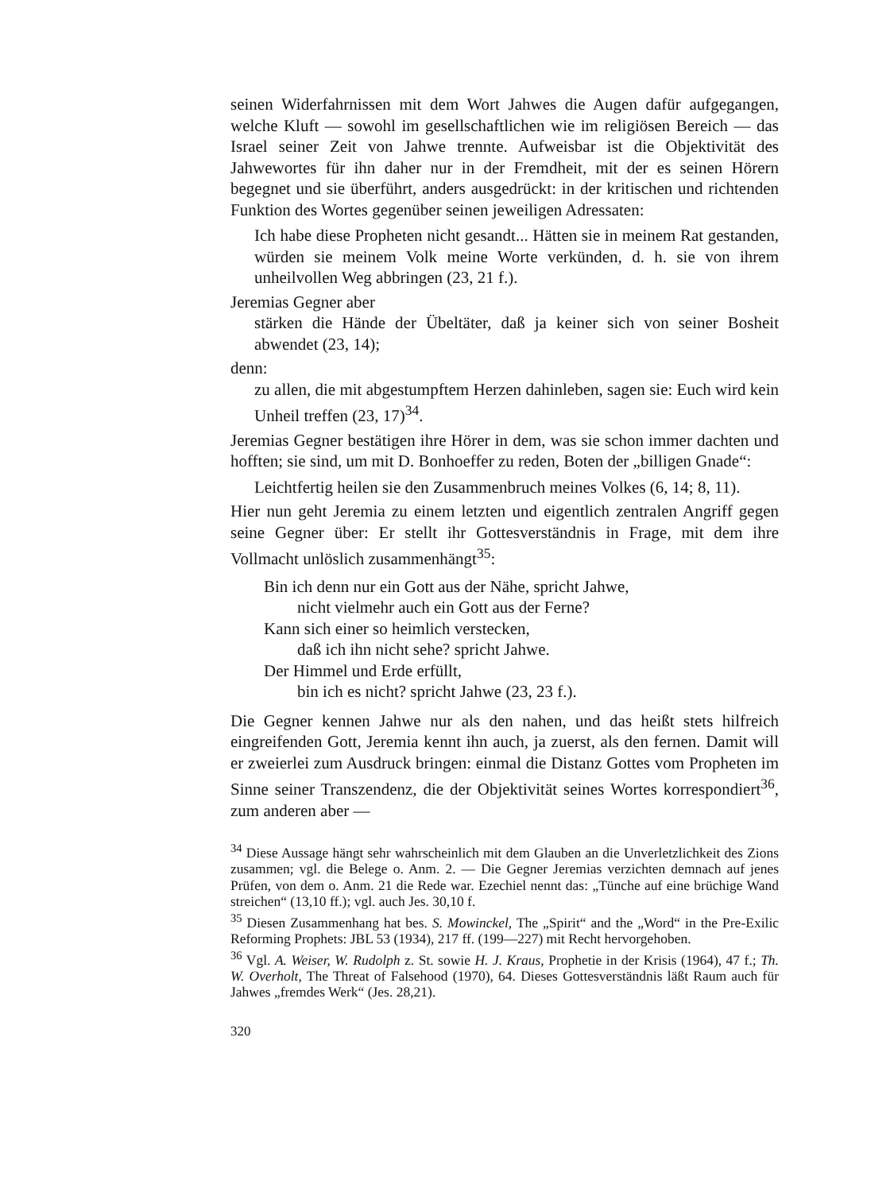seinen Widerfahrnissen mit dem Wort Jahwes die Augen dafür aufgegangen, welche Kluft — sowohl im gesellschaftlichen wie im religiösen Bereich — das Israel seiner Zeit von Jahwe trennte. Aufweisbar ist die Objektivität des Jahwewortes für ihn daher nur in der Fremdheit, mit der es seinen Hörern begegnet und sie überführt, anders ausgedrückt: in der kritischen und richtenden Funktion des Wortes gegenüber seinen jeweiligen Adressaten:
Ich habe diese Propheten nicht gesandt... Hätten sie in meinem Rat gestanden, würden sie meinem Volk meine Worte verkünden, d. h. sie von ihrem unheilvollen Weg abbringen (23, 21 f.).
Jeremias Gegner aber
stärken die Hände der Übeltäter, daß ja keiner sich von seiner Bosheit abwendet (23, 14);
denn:
zu allen, die mit abgestumpftem Herzen dahinleben, sagen sie: Euch wird kein Unheil treffen (23, 17)<sup>34</sup>.
Jeremias Gegner bestätigen ihre Hörer in dem, was sie schon immer dachten und hofften; sie sind, um mit D. Bonhoeffer zu reden, Boten der „billigen Gnade“:
Leichtfertig heilen sie den Zusammenbruch meines Volkes (6, 14; 8, 11).
Hier nun geht Jeremia zu einem letzten und eigentlich zentralen Angriff gegen seine Gegner über: Er stellt ihr Gottesverständnis in Frage, mit dem ihre Vollmacht unlöslich zusammenhängt<sup>35</sup>:
Bin ich denn nur ein Gott aus der Nähe, spricht Jahwe,
nicht vielmehr auch ein Gott aus der Ferne?
Kann sich einer so heimlich verstecken,
daß ich ihn nicht sehe? spricht Jahwe.
Der Himmel und Erde erfüllt,
bin ich es nicht? spricht Jahwe (23, 23 f.).
Die Gegner kennen Jahwe nur als den nahen, und das heißt stets hilfreich eingreifenden Gott, Jeremia kennt ihn auch, ja zuerst, als den fernen. Damit will er zweierlei zum Ausdruck bringen: einmal die Distanz Gottes vom Propheten im Sinne seiner Transzendenz, die der Objektivität seines Wortes korrespondiert<sup>36</sup>, zum anderen aber —
<sup>34</sup> Diese Aussage hängt sehr wahrscheinlich mit dem Glauben an die Unverletzlichkeit des Zions zusammen; vgl. die Belege o. Anm. 2. — Die Gegner Jeremias verzichten demnach auf jenes Prüfen, von dem o. Anm. 21 die Rede war. Ezechiel nennt das: „Tünche auf eine brüchige Wand streichen“ (13,10 ff.); vgl. auch Jes. 30,10 f.
<sup>35</sup> Diesen Zusammenhang hat bes. S. Mowinckel, The „Spirit“ and the „Word“ in the Pre-Exilic Reforming Prophets: JBL 53 (1934), 217 ff. (199—227) mit Recht hervorgehoben.
<sup>36</sup> Vgl. A. Weiser, W. Rudolph z. St. sowie H. J. Kraus, Prophetie in der Krisis (1964), 47 f.; Th. W. Overholt, The Threat of Falsehood (1970), 64. Dieses Gottesverständnis läßt Raum auch für Jahwes „fremdes Werk“ (Jes. 28,21).
320